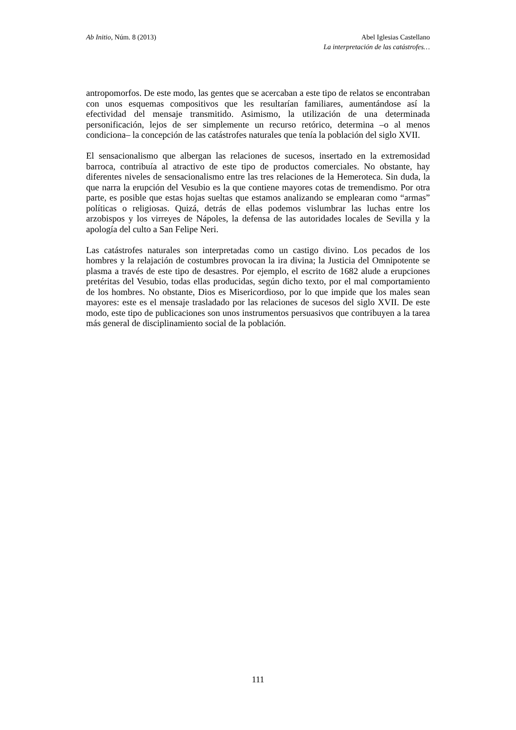Ab Initio, Núm. 8 (2013) Abel Iglesias Castellano
La interpretación de las catástrofes…
antropomorfos. De este modo, las gentes que se acercaban a este tipo de relatos se encontraban con unos esquemas compositivos que les resultarían familiares, aumentándose así la efectividad del mensaje transmitido. Asimismo, la utilización de una determinada personificación, lejos de ser simplemente un recurso retórico, determina –o al menos condiciona– la concepción de las catástrofes naturales que tenía la población del siglo XVII.
El sensacionalismo que albergan las relaciones de sucesos, insertado en la extremosidad barroca, contribuía al atractivo de este tipo de productos comerciales. No obstante, hay diferentes niveles de sensacionalismo entre las tres relaciones de la Hemeroteca. Sin duda, la que narra la erupción del Vesubio es la que contiene mayores cotas de tremendismo. Por otra parte, es posible que estas hojas sueltas que estamos analizando se emplearan como “armas” políticas o religiosas. Quizá, detrás de ellas podemos vislumbrar las luchas entre los arzobispos y los virreyes de Nápoles, la defensa de las autoridades locales de Sevilla y la apología del culto a San Felipe Neri.
Las catástrofes naturales son interpretadas como un castigo divino. Los pecados de los hombres y la relajación de costumbres provocan la ira divina; la Justicia del Omnipotente se plasma a través de este tipo de desastres. Por ejemplo, el escrito de 1682 alude a erupciones pretéritas del Vesubio, todas ellas producidas, según dicho texto, por el mal comportamiento de los hombres. No obstante, Dios es Misericordioso, por lo que impide que los males sean mayores: este es el mensaje trasladado por las relaciones de sucesos del siglo XVII. De este modo, este tipo de publicaciones son unos instrumentos persuasivos que contribuyen a la tarea más general de disciplinamiento social de la población.
111